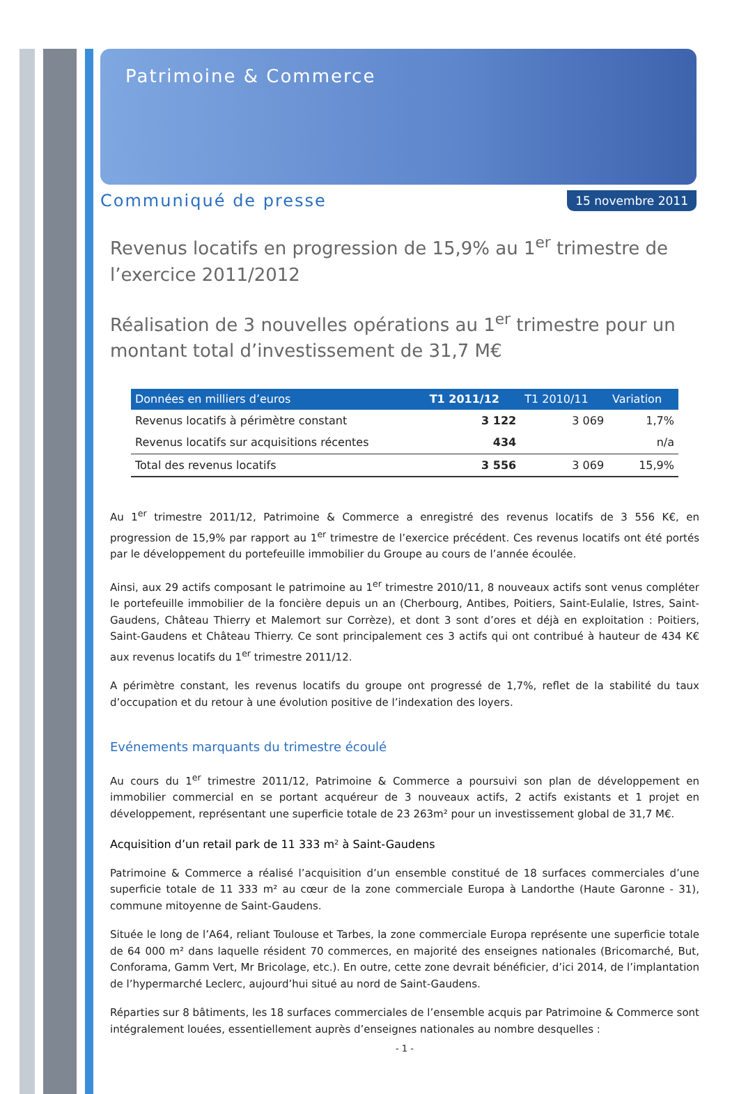Patrimoine & Commerce
Communiqué de presse 15 novembre 2011
Revenus locatifs en progression de 15,9% au 1<sup>er</sup> trimestre de l’exercice 2011/2012
Réalisation de 3 nouvelles opérations au 1<sup>er</sup> trimestre pour un montant total d’investissement de 31,7 M€
| Données en milliers d’euros | T1 2011/12 | T1 2010/11 | Variation |
| --- | --- | --- | --- |
| Revenus locatifs à périmètre constant | 3 122 | 3 069 | 1,7% |
| Revenus locatifs sur acquisitions récentes | 434 | | n/a |
| Total des revenus locatifs | 3 556 | 3 069 | 15,9% |
Au 1<sup>er</sup> trimestre 2011/12, Patrimoine & Commerce a enregistré des revenus locatifs de 3 556 K€, en progression de 15,9% par rapport au 1<sup>er</sup> trimestre de l’exercice précédent. Ces revenus locatifs ont été portés par le développement du portefeuille immobilier du Groupe au cours de l’année écoulée.
Ainsi, aux 29 actifs composant le patrimoine au 1<sup>er</sup> trimestre 2010/11, 8 nouveaux actifs sont venus compléter le portefeuille immobilier de la foncière depuis un an (Cherbourg, Antibes, Poitiers, Saint-Eulalie, Istres, Saint-Gaudens, Château Thierry et Malemort sur Corrèze), et dont 3 sont d’ores et déjà en exploitation : Poitiers, Saint-Gaudens et Château Thierry. Ce sont principalement ces 3 actifs qui ont contribué à hauteur de 434 K€ aux revenus locatifs du 1<sup>er</sup> trimestre 2011/12.
A périmètre constant, les revenus locatifs du groupe ont progressé de 1,7%, reflet de la stabilité du taux d’occupation et du retour à une évolution positive de l’indexation des loyers.
Evénements marquants du trimestre écoulé
Au cours du 1<sup>er</sup> trimestre 2011/12, Patrimoine & Commerce a poursuivi son plan de développement en immobilier commercial en se portant acquéreur de 3 nouveaux actifs, 2 actifs existants et 1 projet en développement, représentant une superficie totale de 23 263m² pour un investissement global de 31,7 M€.
Acquisition d’un retail park de 11 333 m² à Saint-Gaudens
Patrimoine & Commerce a réalisé l’acquisition d’un ensemble constitué de 18 surfaces commerciales d’une superficie totale de 11 333 m² au cœur de la zone commerciale Europa à Landorthe (Haute Garonne - 31), commune mitoyenne de Saint-Gaudens.
Située le long de l’A64, reliant Toulouse et Tarbes, la zone commerciale Europa représente une superficie totale de 64 000 m² dans laquelle résident 70 commerces, en majorité des enseignes nationales (Bricomarché, But, Conforama, Gamm Vert, Mr Bricolage, etc.). En outre, cette zone devrait bénéficier, d’ici 2014, de l’implantation de l’hypermarché Leclerc, aujourd’hui situé au nord de Saint-Gaudens.
Réparties sur 8 bâtiments, les 18 surfaces commerciales de l’ensemble acquis par Patrimoine & Commerce sont intégralement louées, essentiellement auprès d’enseignes nationales au nombre desquelles :
- 1 -